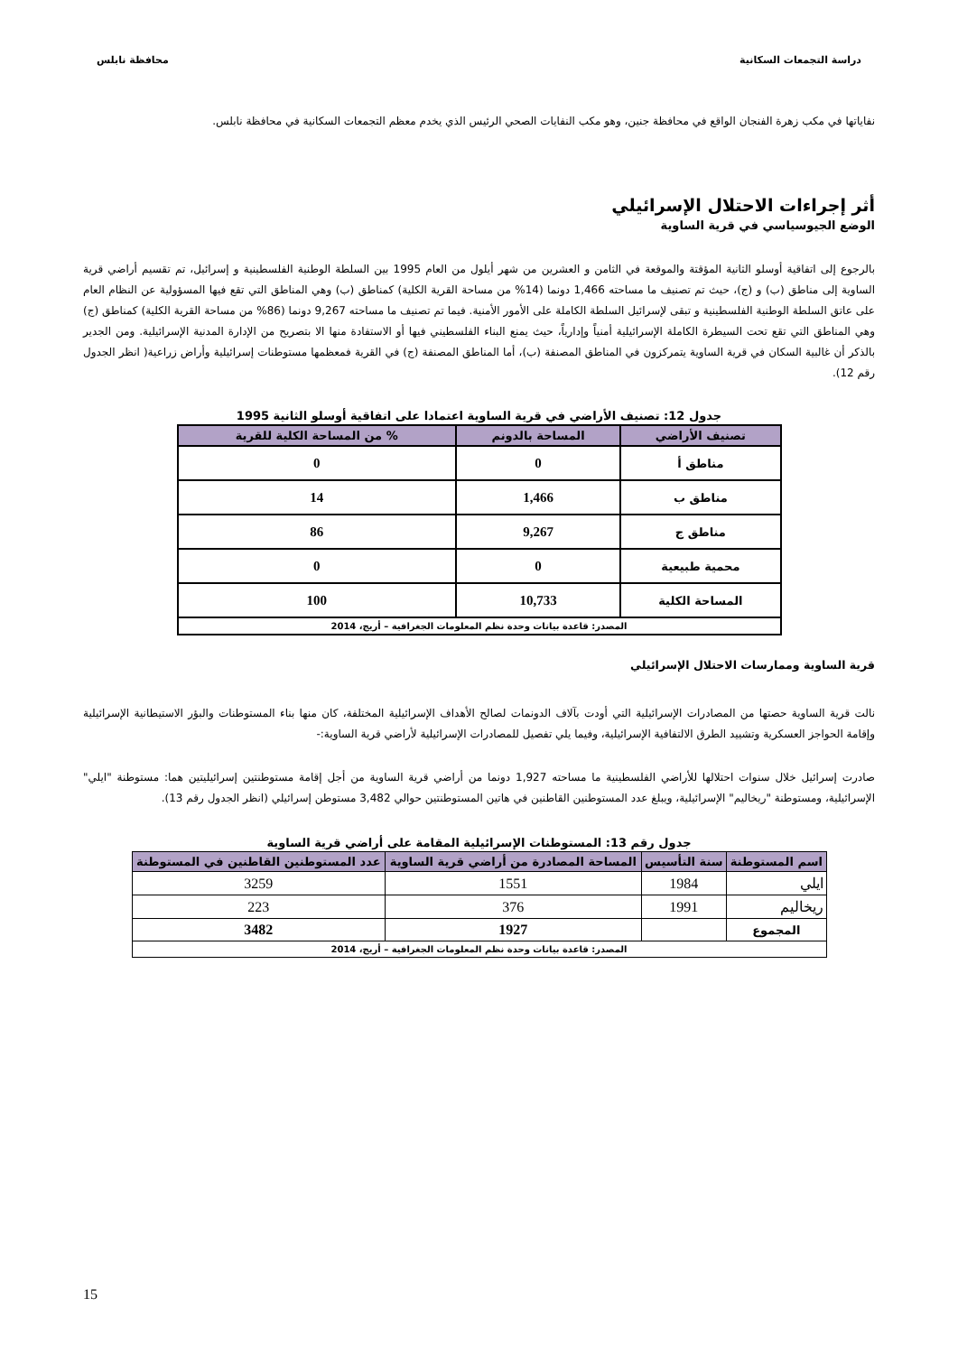دراسة التجمعات السكانية محافظة نابلس
نفاياتها في مكب زهرة الفنجان الواقع في محافظة جنين، وهو مكب النفايات الصحي الرئيس الذي يخدم معظم التجمعات السكانية في محافظة نابلس.
أثر إجراءات الاحتلال الإسرائيلي
الوضع الجيوسياسي في قرية الساوية
بالرجوع إلى اتفاقية أوسلو الثانية المؤقتة والموقعة في الثامن و العشرين من شهر أيلول من العام 1995 بين السلطة الوطنية الفلسطينية و إسرائيل، تم تقسيم أراضي قرية الساوية إلى مناطق (ب) و (ج)، حيث تم تصنيف ما مساحته 1,466 دونما (14% من مساحة القرية الكلية) كمناطق (ب) وهي المناطق التي تقع فيها المسؤولية عن النظام العام على عاتق السلطة الوطنية الفلسطينية و تبقى لإسرائيل السلطة الكاملة على الأمور الأمنية. فيما تم تصنيف ما مساحته 9,267 دونما (86% من مساحة القرية الكلية) كمناطق (ج) وهي المناطق التي تقع تحت السيطرة الكاملة الإسرائيلية أمنياً وإدارياً، حيث يمنع البناء الفلسطيني فيها أو الاستفادة منها الا بتصريح من الإدارة المدنية الإسرائيلية. ومن الجدير بالذكر أن غالبية السكان في قرية الساوية يتمركزون في المناطق المصنفة (ب)، أما المناطق المصنفة (ج) في القرية فمعظمها مستوطنات إسرائيلية وأراض زراعية( انظر الجدول رقم 12).
جدول 12: تصنيف الأراضي في قرية الساوية اعتمادا على اتفاقية أوسلو الثانية 1995
| تصنيف الأراضي | المساحة بالدونم | % من المساحة الكلية للقرية |
| --- | --- | --- |
| مناطق أ | 0 | 0 |
| مناطق ب | 1,466 | 14 |
| مناطق ج | 9,267 | 86 |
| محمية طبيعية | 0 | 0 |
| المساحة الكلية | 10,733 | 100 |
| المصدر: قاعدة بيانات وحدة نظم المعلومات الجغرافية – أريج، 2014 | | |
قرية الساوية وممارسات الاحتلال الإسرائيلي
نالت قرية الساوية حصتها من المصادرات الإسرائيلية التي أودت بآلاف الدونمات لصالح الأهداف الإسرائيلية المختلفة، كان منها بناء المستوطنات والبؤر الاستيطانية الإسرائيلية وإقامة الحواجز العسكرية وتشييد الطرق الالتفافية الإسرائيلية، وفيما يلي تفصيل للمصادرات الإسرائيلية لأراضي قرية الساوية:-
صادرت إسرائيل خلال سنوات احتلالها للأراضي الفلسطينية ما مساحته 1,927 دونما من أراضي قرية الساوية من أجل إقامة مستوطنتين إسرائيليتين هما: مستوطنة "ايلي" الإسرائيلية، ومستوطنة "ريخاليم" الإسرائيلية، ويبلغ عدد المستوطنين القاطنين في هاتين المستوطنتين حوالي 3,482 مستوطن إسرائيلي (انظر الجدول رقم 13).
جدول رقم 13: المستوطنات الإسرائيلية المقامة على أراضي قرية الساوية
| اسم المستوطنة | سنة التأسيس | المساحة المصادرة من أراضي قرية الساوية | عدد المستوطنين القاطنين في المستوطنة |
| --- | --- | --- | --- |
| ايلي | 1984 | 1551 | 3259 |
| ريخاليم | 1991 | 376 | 223 |
| المجموع | | 1927 | 3482 |
| المصدر: قاعدة بيانات وحدة نظم المعلومات الجغرافية – أريج، 2014 | | | |
15